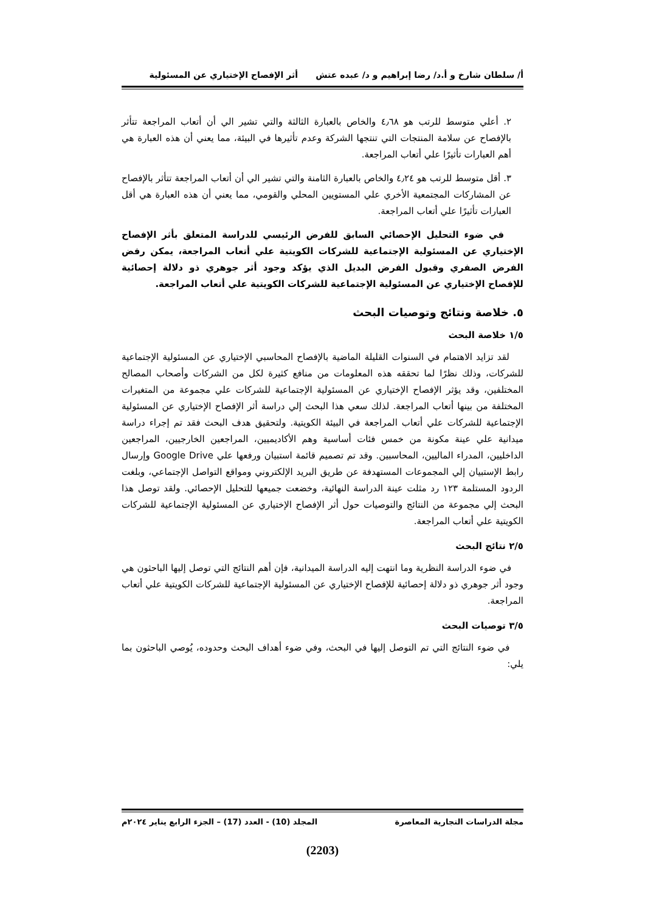أ/ سلطان شارخ و أ.د/ رضا إبراهيم و د/ عبده عتش أثر الإفصاح الإختياري عن المسئولية
٢. أعلي متوسط للرتب هو ٤٫٦٨ والخاص بالعبارة الثالثة والتي تشير الي أن أتعاب المراجعة تتأثر بالإفصاح عن سلامة المنتجات التي تنتجها الشركة وعدم تأثيرها في البيئة، مما يعني أن هذه العبارة هي أهم العبارات تأثيرًا علي أتعاب المراجعة.
٣. أقل متوسط للرتب هو ٤٫٢٤ والخاص بالعبارة الثامنة والتي تشير الي أن أتعاب المراجعة تتأثر بالإفصاح عن المشاركات المجتمعية الأخري علي المستويين المحلي والقومي، مما يعني أن هذه العبارة هي أقل العبارات تأثيرًا علي أتعاب المراجعة.
في ضوء التحليل الإحصائي السابق للفرض الرئيسي للدراسة المتعلق بأثر الإفصاح الإختياري عن المسئولية الإجتماعية للشركات الكويتية علي أتعاب المراجعة، يمكن رفض الفرض الصفري وقبول الفرض البديل الذي يؤكد وجود أثر جوهري ذو دلالة إحصائية للإفصاح الإختياري عن المسئولية الإجتماعية للشركات الكويتية علي أتعاب المراجعة.
٥. خلاصة ونتائج وتوصيات البحث
١/٥ خلاصة البحث
لقد تزايد الاهتمام في السنوات القليلة الماضية بالإفصاح المحاسبي الإختياري عن المسئولية الإجتماعية للشركات، وذلك نظرًا لما تحققه هذه المعلومات من منافع كثيرة لكل من الشركات وأصحاب المصالح المختلفين، وقد يؤثر الإفصاح الإختياري عن المسئولية الإجتماعية للشركات علي مجموعة من المتغيرات المختلفة من بينها أتعاب المراجعة. لذلك سعي هذا البحث إلي دراسة أثر الإفصاح الإختياري عن المسئولية الإجتماعية للشركات علي أتعاب المراجعة في البيئة الكويتية. ولتحقيق هدف البحث فقد تم إجراء دراسة ميدانية علي عينة مكونة من خمس فئات أساسية وهم الأكاديميين، المراجعين الخارجيين، المراجعين الداخليين، المدراء الماليين، المحاسبين. وقد تم تصميم قائمة استبيان ورفعها علي Google Drive وإرسال رابط الإستبيان إلي المجموعات المستهدفة عن طريق البريد الإلكتروني ومواقع التواصل الإجتماعي، وبلغت الردود المستلمة ١٢٣ رد مثلت عينة الدراسة النهائية، وخضعت جميعها للتحليل الإحصائي. ولقد توصل هذا البحث إلي مجموعة من النتائج والتوصيات حول أثر الإفصاح الإختياري عن المسئولية الإجتماعية للشركات الكويتية علي أتعاب المراجعة.
٢/٥ نتائج البحث
في ضوء الدراسة النظرية وما انتهت إليه الدراسة الميدانية، فإن أهم النتائج التي توصل إليها الباحثون هي وجود أثر جوهري ذو دلالة إحصائية للإفصاح الإختياري عن المسئولية الإجتماعية للشركات الكويتية علي أتعاب المراجعة.
٣/٥ توصيات البحث
في ضوء النتائج التي تم التوصل إليها في البحث، وفي ضوء أهداف البحث وحدوده، يُوصي الباحثون بما يلي:
مجلة الدراسات التجارية المعاصرة المجلد (10) - العدد (17) – الجزء الرابع يناير ٢٠٢٤م
(2203)